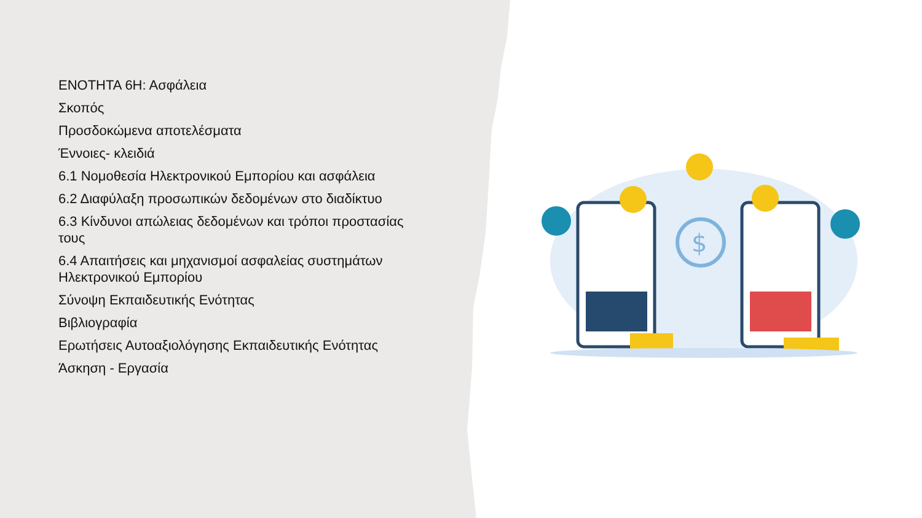ΕΝΟΤΗΤΑ 6Η: Ασφάλεια
Σκοπός
Προσδοκώμενα αποτελέσματα
Έννοιες- κλειδιά
6.1 Νομοθεσία Ηλεκτρονικού Εμπορίου και ασφάλεια
6.2 Διαφύλαξη προσωπικών δεδομένων στο διαδίκτυο
6.3 Κίνδυνοι απώλειας δεδομένων και τρόποι προστασίας τους
6.4 Απαιτήσεις και μηχανισμοί ασφαλείας συστημάτων Ηλεκτρονικού Εμπορίου
Σύνοψη Εκπαιδευτικής Ενότητας
Βιβλιογραφία
Ερωτήσεις Αυτοαξιολόγησης Εκπαιδευτικής Ενότητας
Άσκηση - Εργασία
$